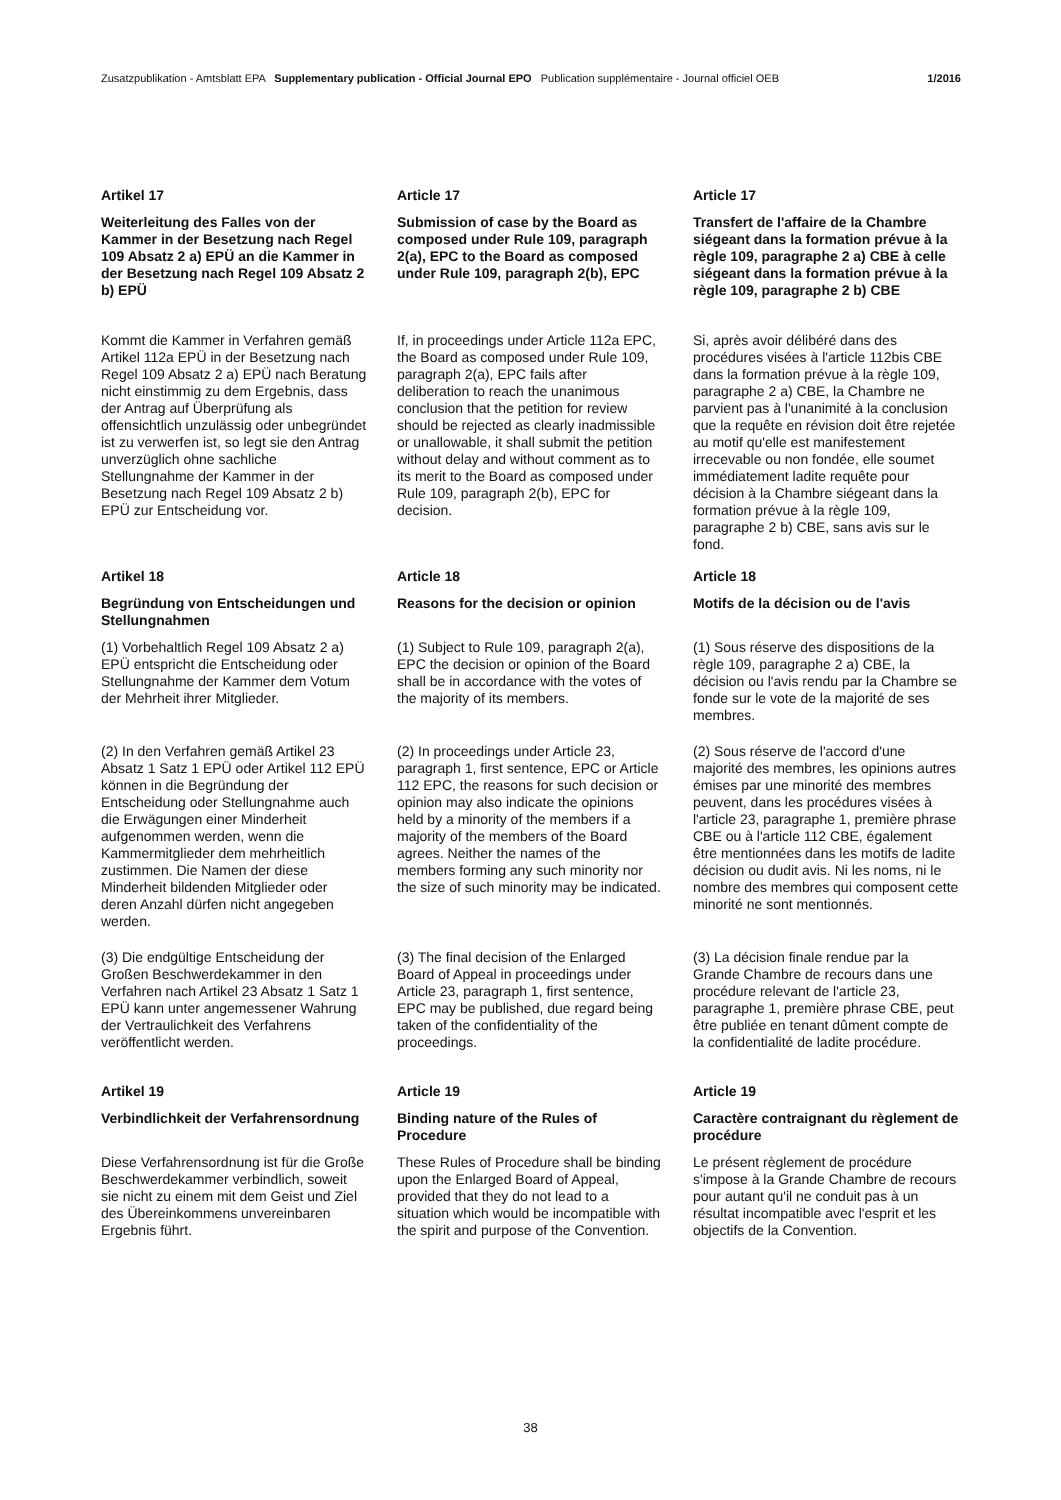Zusatzpublikation - Amtsblatt EPA Supplementary publication - Official Journal EPO Publication supplémentaire - Journal officiel OEB 1/2016
Artikel 17 Article 17 Article 17
Weiterleitung des Falles von der Kammer in der Besetzung nach Regel 109 Absatz 2 a) EPÜ an die Kammer in der Besetzung nach Regel 109 Absatz 2 b) EPÜ
Submission of case by the Board as composed under Rule 109, paragraph 2(a), EPC to the Board as composed under Rule 109, paragraph 2(b), EPC
Transfert de l'affaire de la Chambre siégeant dans la formation prévue à la règle 109, paragraphe 2 a) CBE à celle siégeant dans la formation prévue à la règle 109, paragraphe 2 b) CBE
Kommt die Kammer in Verfahren gemäß Artikel 112a EPÜ in der Besetzung nach Regel 109 Absatz 2 a) EPÜ nach Beratung nicht einstimmig zu dem Ergebnis, dass der Antrag auf Überprüfung als offensichtlich unzulässig oder unbegründet ist zu verwerfen ist, so legt sie den Antrag unverzüglich ohne sachliche Stellungnahme der Kammer in der Besetzung nach Regel 109 Absatz 2 b) EPÜ zur Entscheidung vor.
If, in proceedings under Article 112a EPC, the Board as composed under Rule 109, paragraph 2(a), EPC fails after deliberation to reach the unanimous conclusion that the petition for review should be rejected as clearly inadmissible or unallowable, it shall submit the petition without delay and without comment as to its merit to the Board as composed under Rule 109, paragraph 2(b), EPC for decision.
Si, après avoir délibéré dans des procédures visées à l'article 112bis CBE dans la formation prévue à la règle 109, paragraphe 2 a) CBE, la Chambre ne parvient pas à l'unanimité à la conclusion que la requête en révision doit être rejetée au motif qu'elle est manifestement irrecevable ou non fondée, elle soumet immédiatement ladite requête pour décision à la Chambre siégeant dans la formation prévue à la règle 109, paragraphe 2 b) CBE, sans avis sur le fond.
Artikel 18 Article 18 Article 18
Begründung von Entscheidungen und Stellungnahmen
Reasons for the decision or opinion
Motifs de la décision ou de l'avis
(1) Vorbehaltlich Regel 109 Absatz 2 a) EPÜ entspricht die Entscheidung oder Stellungnahme der Kammer dem Votum der Mehrheit ihrer Mitglieder.
(1) Subject to Rule 109, paragraph 2(a), EPC the decision or opinion of the Board shall be in accordance with the votes of the majority of its members.
(1) Sous réserve des dispositions de la règle 109, paragraphe 2 a) CBE, la décision ou l'avis rendu par la Chambre se fonde sur le vote de la majorité de ses membres.
(2) In den Verfahren gemäß Artikel 23 Absatz 1 Satz 1 EPÜ oder Artikel 112 EPÜ können in die Begründung der Entscheidung oder Stellungnahme auch die Erwägungen einer Minderheit aufgenommen werden, wenn die Kammermitglieder dem mehrheitlich zustimmen. Die Namen der diese Minderheit bildenden Mitglieder oder deren Anzahl dürfen nicht angegeben werden.
(2) In proceedings under Article 23, paragraph 1, first sentence, EPC or Article 112 EPC, the reasons for such decision or opinion may also indicate the opinions held by a minority of the members if a majority of the members of the Board agrees. Neither the names of the members forming any such minority nor the size of such minority may be indicated.
(2) Sous réserve de l'accord d'une majorité des membres, les opinions autres émises par une minorité des membres peuvent, dans les procédures visées à l'article 23, paragraphe 1, première phrase CBE ou à l'article 112 CBE, également être mentionnées dans les motifs de ladite décision ou dudit avis. Ni les noms, ni le nombre des membres qui composent cette minorité ne sont mentionnés.
(3) Die endgültige Entscheidung der Großen Beschwerdekammer in den Verfahren nach Artikel 23 Absatz 1 Satz 1 EPÜ kann unter angemessener Wahrung der Vertraulichkeit des Verfahrens veröffentlicht werden.
(3) The final decision of the Enlarged Board of Appeal in proceedings under Article 23, paragraph 1, first sentence, EPC may be published, due regard being taken of the confidentiality of the proceedings.
(3) La décision finale rendue par la Grande Chambre de recours dans une procédure relevant de l'article 23, paragraphe 1, première phrase CBE, peut être publiée en tenant dûment compte de la confidentialité de ladite procédure.
Artikel 19 Article 19 Article 19
Verbindlichkeit der Verfahrensordnung
Binding nature of the Rules of Procedure
Caractère contraignant du règlement de procédure
Diese Verfahrensordnung ist für die Große Beschwerdekammer verbindlich, soweit sie nicht zu einem mit dem Geist und Ziel des Übereinkommens unvereinbaren Ergebnis führt.
These Rules of Procedure shall be binding upon the Enlarged Board of Appeal, provided that they do not lead to a situation which would be incompatible with the spirit and purpose of the Convention.
Le présent règlement de procédure s'impose à la Grande Chambre de recours pour autant qu'il ne conduit pas à un résultat incompatible avec l'esprit et les objectifs de la Convention.
38